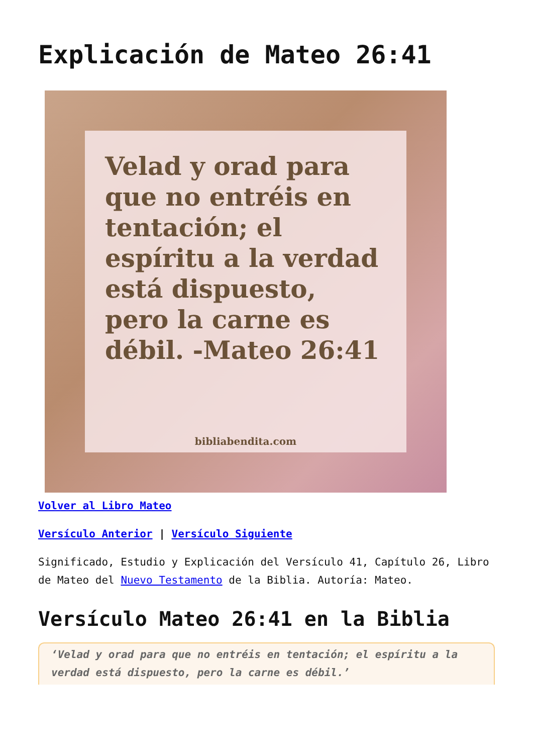Explicación de Mateo 26:41
Velad y orad para que no entréis en tentación; el espíritu a la verdad está dispuesto, pero la carne es débil. -Mateo 26:41
bibliabendita.com
Volver al Libro Mateo
Versículo Anterior | Versículo Siguiente
Significado, Estudio y Explicación del Versículo 41, Capítulo 26, Libro de Mateo del Nuevo Testamento de la Biblia. Autoría: Mateo.
Versículo Mateo 26:41 en la Biblia
‘Velad y orad para que no entréis en tentación; el espíritu a la verdad está dispuesto, pero la carne es débil.’